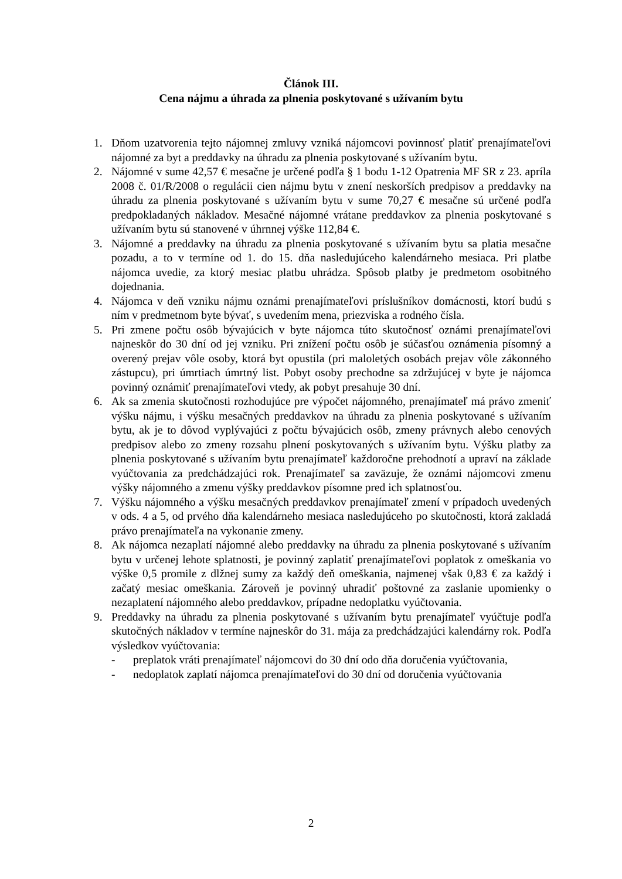Článok III.
Cena nájmu a úhrada za plnenia poskytované s užívaním bytu
1. Dňom uzatvorenia tejto nájomnej zmluvy vzniká nájomcovi povinnosť platiť prenajímateľovi nájomné za byt a preddavky na úhradu za plnenia poskytované s užívaním bytu.
2. Nájomné v sume 42,57 € mesačne je určené podľa § 1 bodu 1-12 Opatrenia MF SR z 23. apríla 2008 č. 01/R/2008 o regulácii cien nájmu bytu v znení neskorších predpisov a preddavky na úhradu za plnenia poskytované s užívaním bytu v sume 70,27 € mesačne sú určené podľa predpokladaných nákladov. Mesačné nájomné vrátane preddavkov za plnenia poskytované s užívaním bytu sú stanovené v úhrnnej výške 112,84 €.
3. Nájomné a preddavky na úhradu za plnenia poskytované s užívaním bytu sa platia mesačne pozadu, a to v termíne od 1. do 15. dňa nasledujúceho kalendárneho mesiaca. Pri platbe nájomca uvedie, za ktorý mesiac platbu uhrádza. Spôsob platby je predmetom osobitného dojednania.
4. Nájomca v deň vzniku nájmu oznámi prenajímateľovi príslušníkov domácnosti, ktorí budú s ním v predmetnom byte bývať, s uvedením mena, priezviska a rodného čísla.
5. Pri zmene počtu osôb bývajúcich v byte nájomca túto skutočnosť oznámi prenajímateľovi najneskôr do 30 dní od jej vzniku. Pri znížení počtu osôb je súčasťou oznámenia písomný a overený prejav vôle osoby, ktorá byt opustila (pri maloletých osobách prejav vôle zákonného zástupcu), pri úmrtiach úmrtný list. Pobyt osoby prechodne sa zdržujúcej v byte je nájomca povinný oznámiť prenajímateľovi vtedy, ak pobyt presahuje 30 dní.
6. Ak sa zmenia skutočnosti rozhodujúce pre výpočet nájomného, prenajímateľ má právo zmeniť výšku nájmu, i výšku mesačných preddavkov na úhradu za plnenia poskytované s užívaním bytu, ak je to dôvod vyplývajúci z počtu bývajúcich osôb, zmeny právnych alebo cenových predpisov alebo zo zmeny rozsahu plnení poskytovaných s užívaním bytu. Výšku platby za plnenia poskytované s užívaním bytu prenajímateľ každoročne prehodnotí a upraví na základe vyúčtovania za predchádzajúci rok. Prenajímateľ sa zaväzuje, že oznámi nájomcovi zmenu výšky nájomného a zmenu výšky preddavkov písomne pred ich splatnosťou.
7. Výšku nájomného a výšku mesačných preddavkov prenajímateľ zmení v prípadoch uvedených v ods. 4 a 5, od prvého dňa kalendárneho mesiaca nasledujúceho po skutočnosti, ktorá zakladá právo prenajímateľa na vykonanie zmeny.
8. Ak nájomca nezaplatí nájomné alebo preddavky na úhradu za plnenia poskytované s užívaním bytu v určenej lehote splatnosti, je povinný zaplatiť prenajímateľovi poplatok z omeškania vo výške 0,5 promile z dlžnej sumy za každý deň omeškania, najmenej však 0,83 € za každý i začatý mesiac omeškania. Zároveň je povinný uhradiť poštovné za zaslanie upomienky o nezaplatení nájomného alebo preddavkov, prípadne nedoplatku vyúčtovania.
9. Preddavky na úhradu za plnenia poskytované s užívaním bytu prenajímateľ vyúčtuje podľa skutočných nákladov v termíne najneskôr do 31. mája za predchádzajúci kalendárny rok. Podľa výsledkov vyúčtovania:
- preplatok vráti prenajímateľ nájomcovi do 30 dní odo dňa doručenia vyúčtovania,
- nedoplatok zaplatí nájomca prenajímateľovi do 30 dní od doručenia vyúčtovania
2